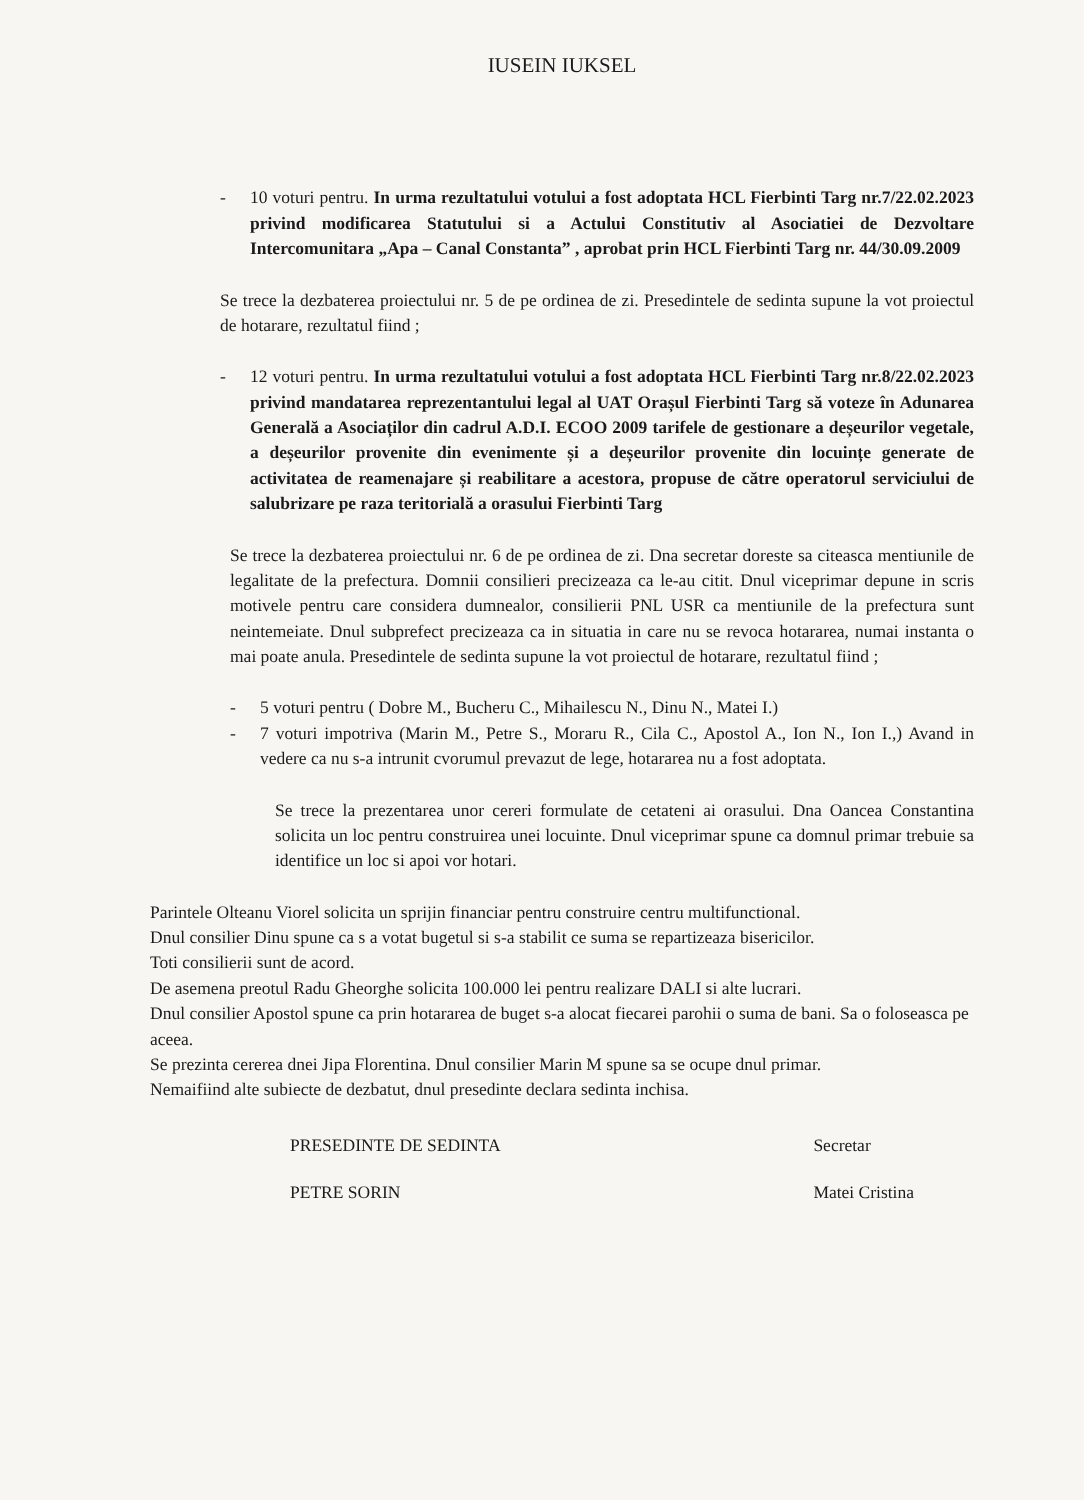IUSEIN IUKSEL
- 10 voturi pentru. In urma rezultatului votului a fost adoptata HCL Fierbinti Targ nr.7/22.02.2023 privind modificarea Statutului si a Actului Constitutiv al Asociatiei de Dezvoltare Intercomunitara „Apa – Canal Constanta” , aprobat prin HCL Fierbinti Targ nr. 44/30.09.2009
Se trece la dezbaterea proiectului nr. 5 de pe ordinea de zi. Presedintele de sedinta supune la vot proiectul de hotarare, rezultatul fiind ;
- 12 voturi pentru. In urma rezultatului votului a fost adoptata HCL Fierbinti Targ nr.8/22.02.2023 privind mandatarea reprezentantului legal al UAT Orașul Fierbinti Targ să voteze în Adunarea Generală a Asociaților din cadrul A.D.I. ECOO 2009 tarifele de gestionare a deșeurilor vegetale, a deșeurilor provenite din evenimente și a deșeurilor provenite din locuințe generate de activitatea de reamenajare și reabilitare a acestora, propuse de către operatorul serviciului de salubrizare pe raza teritorială a orasului Fierbinti Targ
Se trece la dezbaterea proiectului nr. 6 de pe ordinea de zi. Dna secretar doreste sa citeasca mentiunile de legalitate de la prefectura. Domnii consilieri precizeaza ca le-au citit. Dnul viceprimar depune in scris motivele pentru care considera dumnealor, consilierii PNL USR ca mentiunile de la prefectura sunt neintemeiate. Dnul subprefect precizeaza ca in situatia in care nu se revoca hotararea, numai instanta o mai poate anula. Presedintele de sedinta supune la vot proiectul de hotarare, rezultatul fiind ;
- 5 voturi pentru ( Dobre M., Bucheru C., Mihailescu N., Dinu N., Matei I.)
- 7 voturi impotriva (Marin M., Petre S., Moraru R., Cila C., Apostol A., Ion N., Ion I.,) Avand in vedere ca nu s-a intrunit cvorumul prevazut de lege, hotararea nu a fost adoptata.
Se trece la prezentarea unor cereri formulate de cetateni ai orasului. Dna Oancea Constantina solicita un loc pentru construirea unei locuinte. Dnul viceprimar spune ca domnul primar trebuie sa identifice un loc si apoi vor hotari.
Parintele Olteanu Viorel solicita un sprijin financiar pentru construire centru multifunctional.
Dnul consilier Dinu spune ca s a votat bugetul si s-a stabilit ce suma se repartizeaza bisericilor.
Toti consilierii sunt de acord.
De asemena preotul Radu Gheorghe solicita 100.000 lei pentru realizare DALI si alte lucrari.
Dnul consilier Apostol spune ca prin hotararea de buget s-a alocat fiecarei parohii o suma de bani. Sa o foloseasca pe aceea.
Se prezinta cererea dnei Jipa Florentina. Dnul consilier Marin M spune sa se ocupe dnul primar.
Nemaifiind alte subiecte de dezbatut, dnul presedinte declara sedinta inchisa.
PRESEDINTE DE SEDINTA
PETRE SORIN
Secretar
Matei Cristina